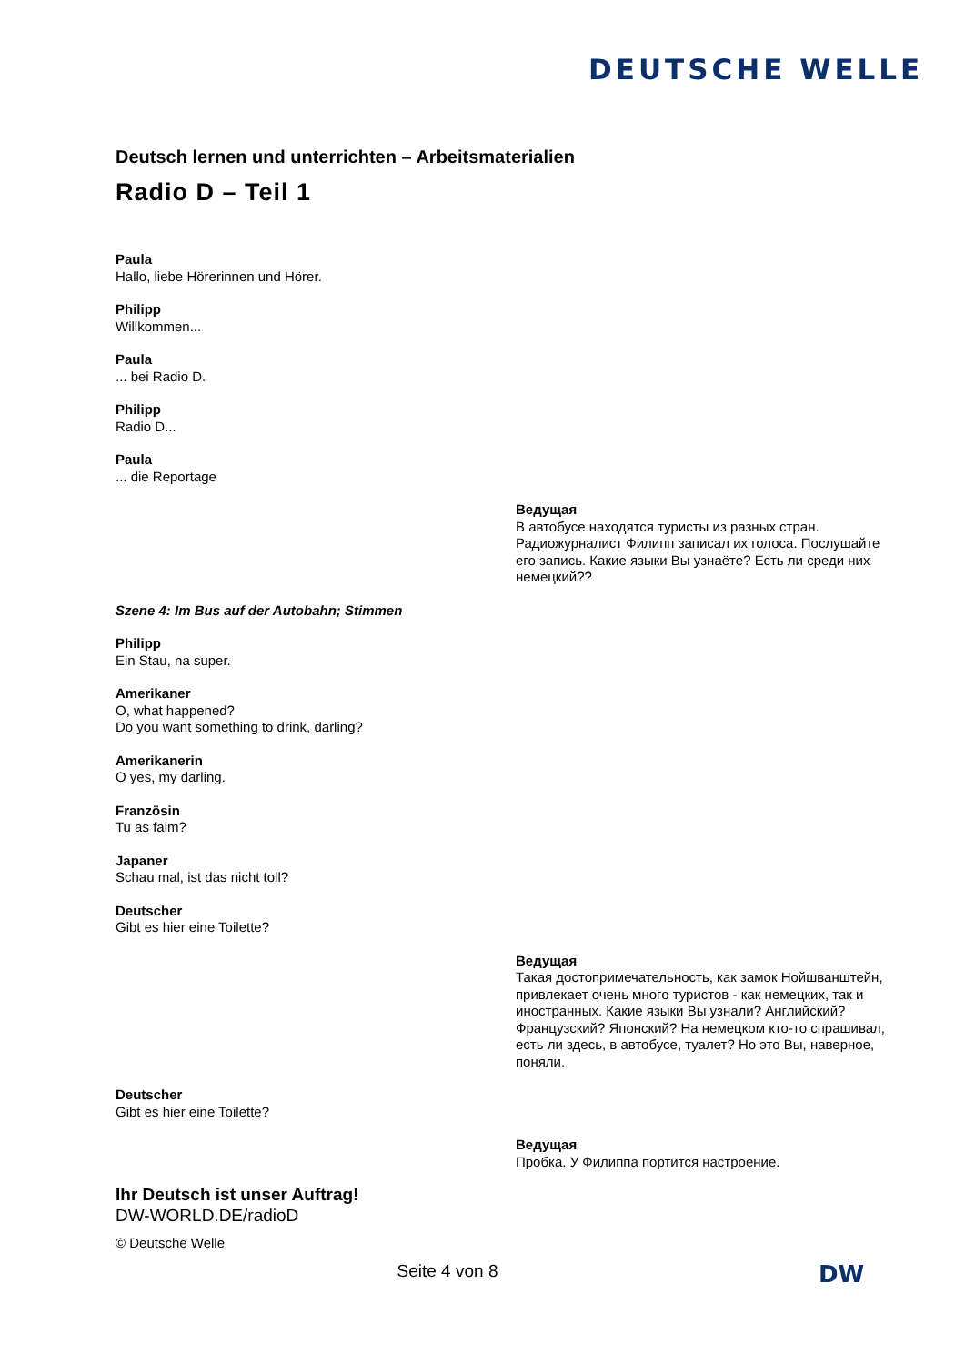DEUTSCHE WELLE
Deutsch lernen und unterrichten – Arbeitsmaterialien
Radio D – Teil 1
Paula
Hallo, liebe Hörerinnen und Hörer.
Philipp
Willkommen...
Paula
... bei Radio D.
Philipp
Radio D...
Paula
... die Reportage
Ведущая
В автобусе находятся туристы из разных стран. Радиожурналист Филипп записал их голоса. Послушайте его запись. Какие языки Вы узнаёте? Есть ли среди них немецкий??
Szene 4: Im Bus auf der Autobahn; Stimmen
Philipp
Ein Stau, na super.
Amerikaner
O, what happened?
Do you want something to drink, darling?
Amerikanerin
O yes, my darling.
Französin
Tu as faim?
Japaner
Schau mal, ist das nicht toll?
Deutscher
Gibt es hier eine Toilette?
Ведущая
Такая достопримечательность, как замок Нойшванштейн, привлекает очень много туристов - как немецких, так и иностранных. Какие языки Вы узнали? Английский? Французский? Японский? На немецком кто-то спрашивал, есть ли здесь, в автобусе, туалет? Но это Вы, наверное, поняли.
Deutscher
Gibt es hier eine Toilette?
Ведущая
Пробка. У Филиппа портится настроение.
Ihr Deutsch ist unser Auftrag!
DW-WORLD.DE/radioD
© Deutsche Welle
Seite 4 von 8
DW